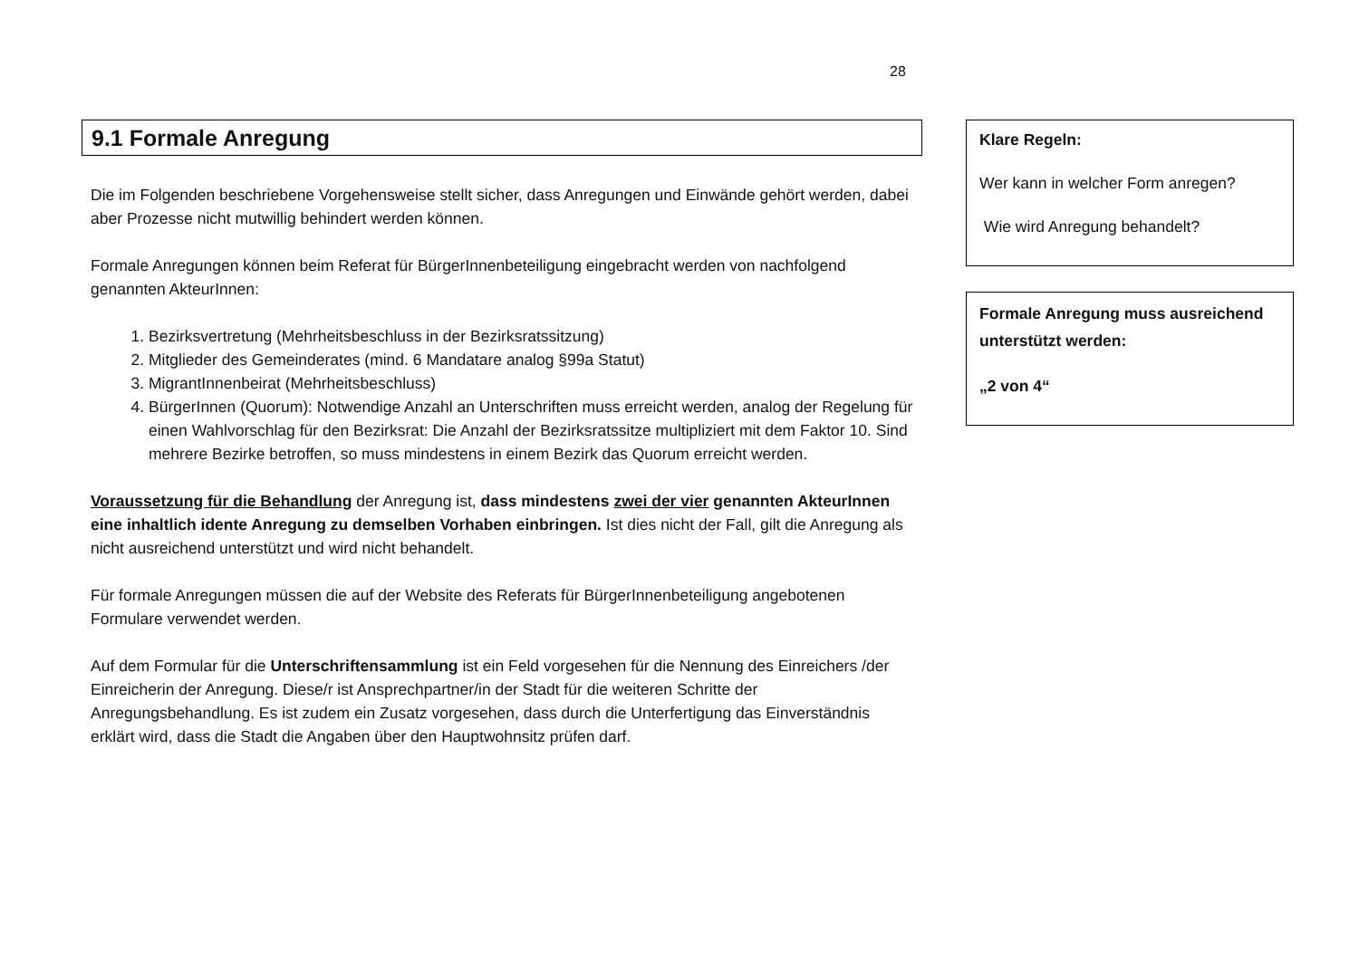28
9.1 Formale Anregung
Die im Folgenden beschriebene Vorgehensweise stellt sicher, dass Anregungen und Einwände gehört werden, dabei aber Prozesse nicht mutwillig behindert werden können.
Formale Anregungen können beim Referat für BürgerInnenbeteiligung eingebracht werden von nachfolgend genannten AkteurInnen:
1. Bezirksvertretung (Mehrheitsbeschluss in der Bezirksratssitzung)
2. Mitglieder des Gemeinderates (mind. 6 Mandatare analog §99a Statut)
3. MigrantInnenbeirat (Mehrheitsbeschluss)
4. BürgerInnen (Quorum): Notwendige Anzahl an Unterschriften muss erreicht werden, analog der Regelung für einen Wahlvorschlag für den Bezirksrat: Die Anzahl der Bezirksratssitze multipliziert mit dem Faktor 10. Sind mehrere Bezirke betroffen, so muss mindestens in einem Bezirk das Quorum erreicht werden.
Voraussetzung für die Behandlung der Anregung ist, dass mindestens zwei der vier genannten AkteurInnen eine inhaltlich idente Anregung zu demselben Vorhaben einbringen. Ist dies nicht der Fall, gilt die Anregung als nicht ausreichend unterstützt und wird nicht behandelt.
Für formale Anregungen müssen die auf der Website des Referats für BürgerInnenbeteiligung angebotenen Formulare verwendet werden.
Auf dem Formular für die Unterschriftensammlung ist ein Feld vorgesehen für die Nennung des Einreichers /der Einreicherin der Anregung. Diese/r ist Ansprechpartner/in der Stadt für die weiteren Schritte der Anregungsbehandlung. Es ist zudem ein Zusatz vorgesehen, dass durch die Unterfertigung das Einverständnis erklärt wird, dass die Stadt die Angaben über den Hauptwohnsitz prüfen darf.
Klare Regeln:
Wer kann in welcher Form anregen?
Wie wird Anregung behandelt?
Formale Anregung muss ausreichend unterstützt werden:
„2 von 4“